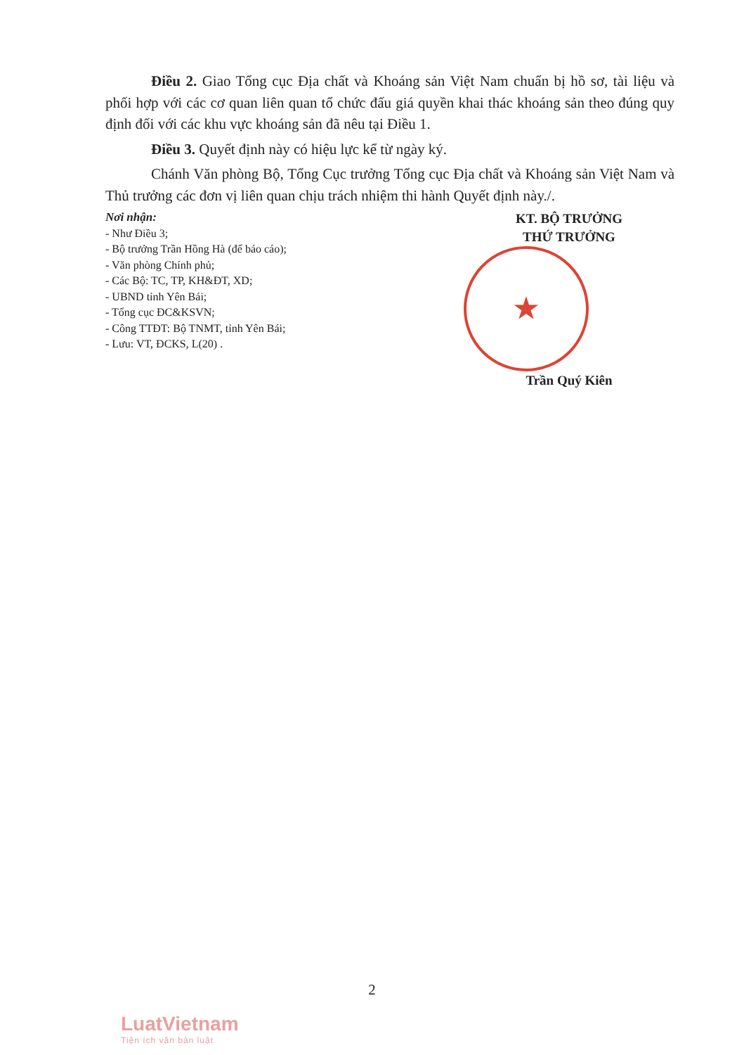Điều 2. Giao Tổng cục Địa chất và Khoáng sản Việt Nam chuẩn bị hồ sơ, tài liệu và phối hợp với các cơ quan liên quan tổ chức đấu giá quyền khai thác khoáng sản theo đúng quy định đối với các khu vực khoáng sản đã nêu tại Điều 1.
Điều 3. Quyết định này có hiệu lực kể từ ngày ký.
Chánh Văn phòng Bộ, Tổng Cục trưởng Tổng cục Địa chất và Khoáng sản Việt Nam và Thủ trưởng các đơn vị liên quan chịu trách nhiệm thi hành Quyết định này./.
Nơi nhận:
- Như Điều 3;
- Bộ trưởng Trần Hồng Hà (để báo cáo);
- Văn phòng Chính phủ;
- Các Bộ: TC, TP, KH&ĐT, XD;
- UBND tỉnh Yên Bái;
- Tổng cục ĐC&KSVN;
- Công TTĐT: Bộ TNMT, tỉnh Yên Bái;
- Lưu: VT, ĐCKS, L(20) .
KT. BỘ TRƯỞNG
THỨ TRƯỞNG
★
Trần Quý Kiên
2
LuatVietnam
Tiện ích văn bản luật